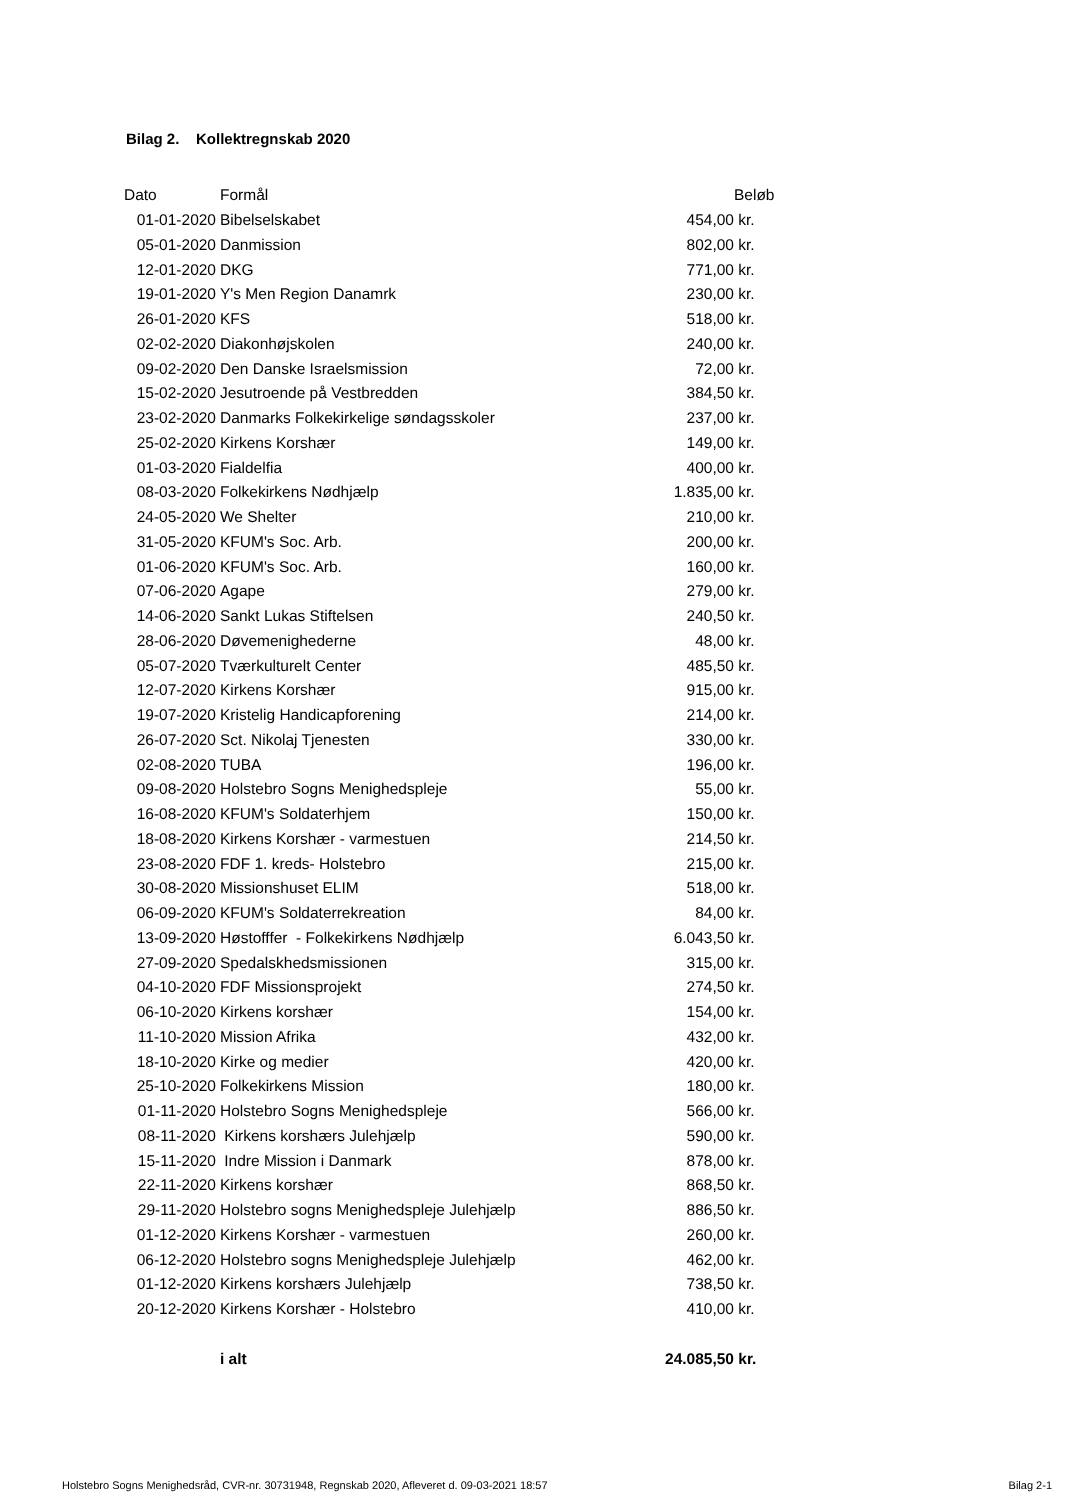Bilag 2. Kollektregnskab 2020
| Dato | Formål | | Beløb |
| --- | --- | --- | --- |
| 01-01-2020 | Bibelselskabet | 454,00 | kr. |
| 05-01-2020 | Danmission | 802,00 | kr. |
| 12-01-2020 | DKG | 771,00 | kr. |
| 19-01-2020 | Y's Men Region Danamrk | 230,00 | kr. |
| 26-01-2020 | KFS | 518,00 | kr. |
| 02-02-2020 | Diakonhøjskolen | 240,00 | kr. |
| 09-02-2020 | Den Danske Israelsmission | 72,00 | kr. |
| 15-02-2020 | Jesutroende på Vestbredden | 384,50 | kr. |
| 23-02-2020 | Danmarks Folkekirkelige søndagsskoler | 237,00 | kr. |
| 25-02-2020 | Kirkens Korshær | 149,00 | kr. |
| 01-03-2020 | Fialdelfia | 400,00 | kr. |
| 08-03-2020 | Folkekirkens Nødhjælp | 1.835,00 | kr. |
| 24-05-2020 | We Shelter | 210,00 | kr. |
| 31-05-2020 | KFUM's Soc. Arb. | 200,00 | kr. |
| 01-06-2020 | KFUM's Soc. Arb. | 160,00 | kr. |
| 07-06-2020 | Agape | 279,00 | kr. |
| 14-06-2020 | Sankt Lukas Stiftelsen | 240,50 | kr. |
| 28-06-2020 | Døvemenighederne | 48,00 | kr. |
| 05-07-2020 | Tværkulturelt Center | 485,50 | kr. |
| 12-07-2020 | Kirkens Korshær | 915,00 | kr. |
| 19-07-2020 | Kristelig Handicapforening | 214,00 | kr. |
| 26-07-2020 | Sct. Nikolaj Tjenesten | 330,00 | kr. |
| 02-08-2020 | TUBA | 196,00 | kr. |
| 09-08-2020 | Holstebro Sogns Menighedspleje | 55,00 | kr. |
| 16-08-2020 | KFUM's Soldaterhjem | 150,00 | kr. |
| 18-08-2020 | Kirkens Korshær - varmestuen | 214,50 | kr. |
| 23-08-2020 | FDF 1. kreds- Holstebro | 215,00 | kr. |
| 30-08-2020 | Missionshuset ELIM | 518,00 | kr. |
| 06-09-2020 | KFUM's Soldaterrekreation | 84,00 | kr. |
| 13-09-2020 | Høstofffer - Folkekirkens Nødhjælp | 6.043,50 | kr. |
| 27-09-2020 | Spedalskhedsmissionen | 315,00 | kr. |
| 04-10-2020 | FDF Missionsprojekt | 274,50 | kr. |
| 06-10-2020 | Kirkens korshær | 154,00 | kr. |
| 11-10-2020 | Mission Afrika | 432,00 | kr. |
| 18-10-2020 | Kirke og medier | 420,00 | kr. |
| 25-10-2020 | Folkekirkens Mission | 180,00 | kr. |
| 01-11-2020 | Holstebro Sogns Menighedspleje | 566,00 | kr. |
| 08-11-2020 | Kirkens korshærs Julehjælp | 590,00 | kr. |
| 15-11-2020 | Indre Mission i Danmark | 878,00 | kr. |
| 22-11-2020 | Kirkens korshær | 868,50 | kr. |
| 29-11-2020 | Holstebro sogns Menighedspleje Julehjælp | 886,50 | kr. |
| 01-12-2020 | Kirkens Korshær - varmestuen | 260,00 | kr. |
| 06-12-2020 | Holstebro sogns Menighedspleje Julehjælp | 462,00 | kr. |
| 01-12-2020 | Kirkens korshærs Julehjælp | 738,50 | kr. |
| 20-12-2020 | Kirkens Korshær - Holstebro | 410,00 | kr. |
| | i alt | 24.085,50 | kr. |
Holstebro Sogns Menighedsråd, CVR-nr. 30731948, Regnskab 2020, Afleveret d. 09-03-2021 18:57 Bilag 2-1